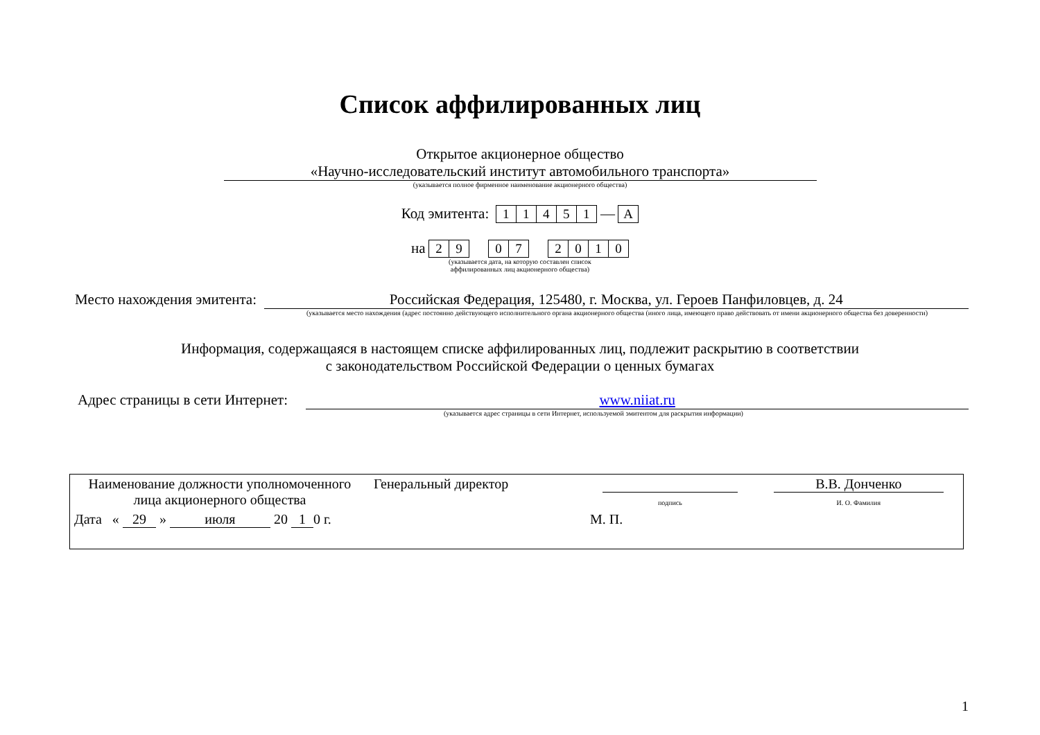Список аффилированных лиц
Открытое акционерное общество
«Научно-исследовательский институт автомобильного транспорта»
(указывается полное фирменное наименование акционерного общества)
Код эмитента: 11451 — A
на 29 07 2010
(указывается дата, на которую составлен список
аффилированных лиц акционерного общества)
Место нахождения эмитента: Российская Федерация, 125480, г. Москва, ул. Героев Панфиловцев, д. 24
(указывается место нахождения (адрес постоянно действующего исполнительного органа акционерного общества (иного лица, имеющего право действовать от имени акционерного общества без доверенности)
Информация, содержащаяся в настоящем списке аффилированных лиц, подлежит раскрытию в соответствии
с законодательством Российской Федерации о ценных бумагах
Адрес страницы в сети Интернет: www.niiat.ru
(указывается адрес страницы в сети Интернет, используемой эмитентом для раскрытия информации)
| Наименование должности уполномоченного лица акционерного общества | Генеральный директор | подпись | В.В. Донченко И. О. Фамилия |
| Дата « 29 » июля 20 1 0 г. | | М. П. | |
1